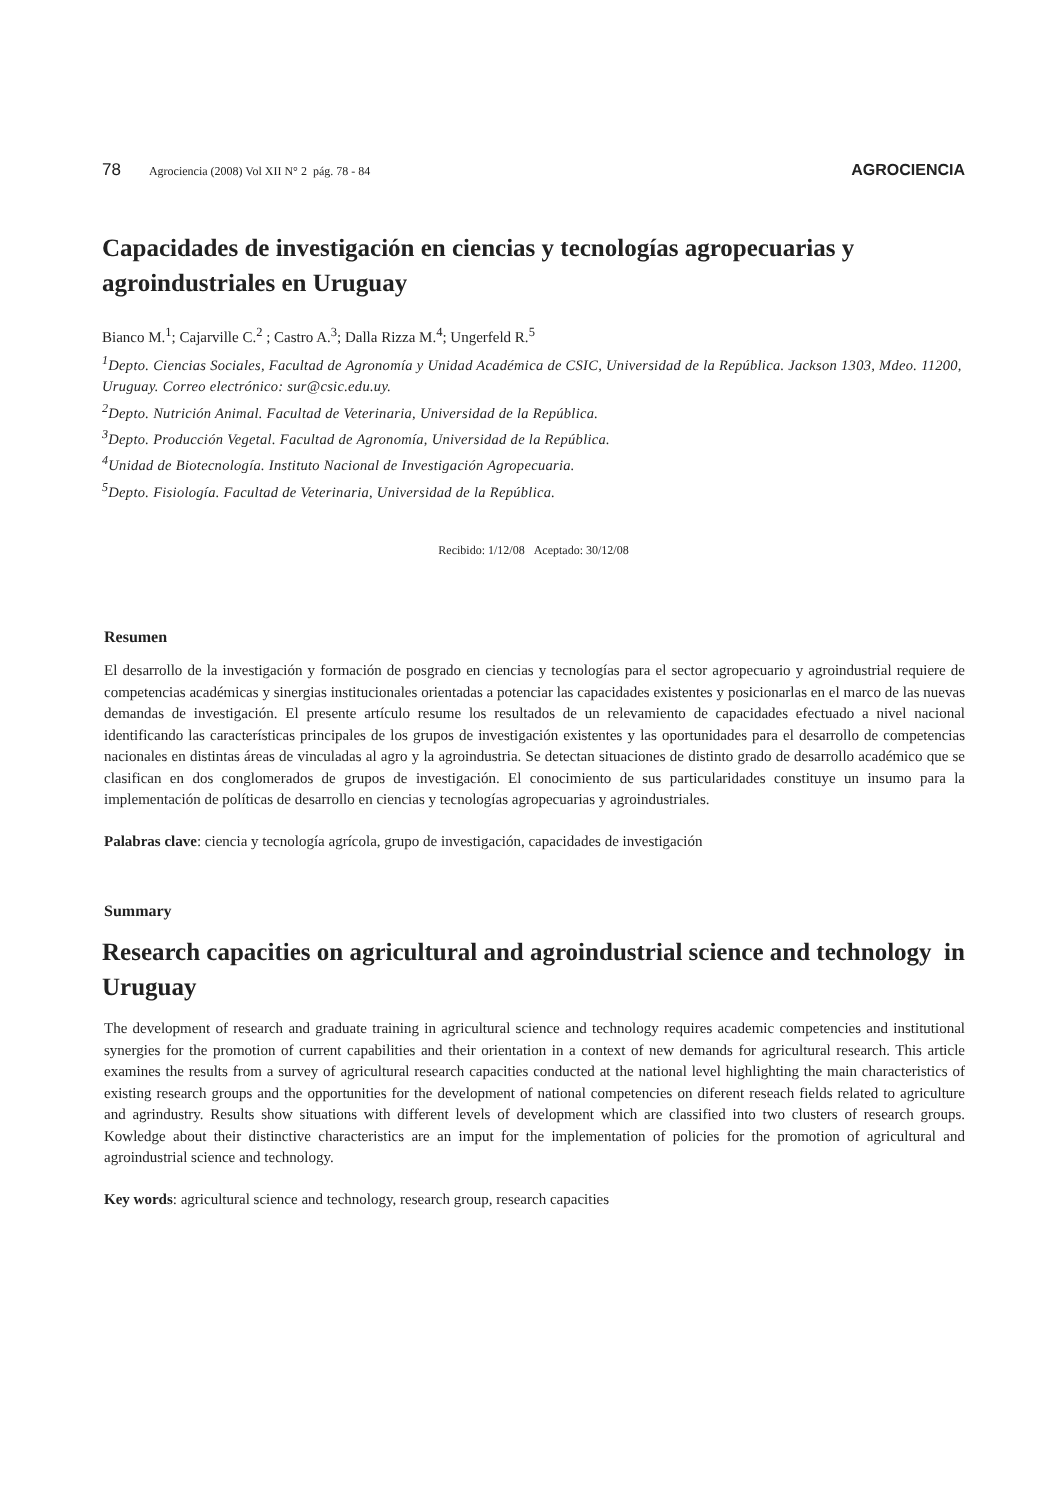78 Agrociencia (2008) Vol XII N° 2 pág. 78 - 84 AGROCIENCIA
Capacidades de investigación en ciencias y tecnologías agropecuarias y agroindustriales en Uruguay
Bianco M.<sup>1</sup>; Cajarville C.<sup>2</sup> ; Castro A.<sup>3</sup>; Dalla Rizza M.<sup>4</sup>; Ungerfeld R.<sup>5</sup>
<sup>1</sup> Depto. Ciencias Sociales, Facultad de Agronomía y Unidad Académica de CSIC, Universidad de la República. Jackson 1303, Mdeo. 11200, Uruguay. Correo electrónico: sur@csic.edu.uy.
<sup>2</sup> Depto. Nutrición Animal. Facultad de Veterinaria, Universidad de la República.
<sup>3</sup> Depto. Producción Vegetal. Facultad de Agronomía, Universidad de la República.
<sup>4</sup> Unidad de Biotecnología. Instituto Nacional de Investigación Agropecuaria.
<sup>5</sup> Depto. Fisiología. Facultad de Veterinaria, Universidad de la República.
Recibido: 1/12/08 Aceptado: 30/12/08
Resumen
El desarrollo de la investigación y formación de posgrado en ciencias y tecnologías para el sector agropecuario y agroindustrial requiere de competencias académicas y sinergias institucionales orientadas a potenciar las capacidades existentes y posicionarlas en el marco de las nuevas demandas de investigación. El presente artículo resume los resultados de un relevamiento de capacidades efectuado a nivel nacional identificando las características principales de los grupos de investigación existentes y las oportunidades para el desarrollo de competencias nacionales en distintas áreas de vinculadas al agro y la agroindustria. Se detectan situaciones de distinto grado de desarrollo académico que se clasifican en dos conglomerados de grupos de investigación. El conocimiento de sus particularidades constituye un insumo para la implementación de políticas de desarrollo en ciencias y tecnologías agropecuarias y agroindustriales.
Palabras clave: ciencia y tecnología agrícola, grupo de investigación, capacidades de investigación
Summary
Research capacities on agricultural and agroindustrial science and technology in Uruguay
The development of research and graduate training in agricultural science and technology requires academic competencies and institutional synergies for the promotion of current capabilities and their orientation in a context of new demands for agricultural research. This article examines the results from a survey of agricultural research capacities conducted at the national level highlighting the main characteristics of existing research groups and the opportunities for the development of national competencies on diferent reseach fields related to agriculture and agrindustry. Results show situations with different levels of development which are classified into two clusters of research groups. Kowledge about their distinctive characteristics are an imput for the implementation of policies for the promotion of agricultural and agroindustrial science and technology.
Key words: agricultural science and technology, research group, research capacities